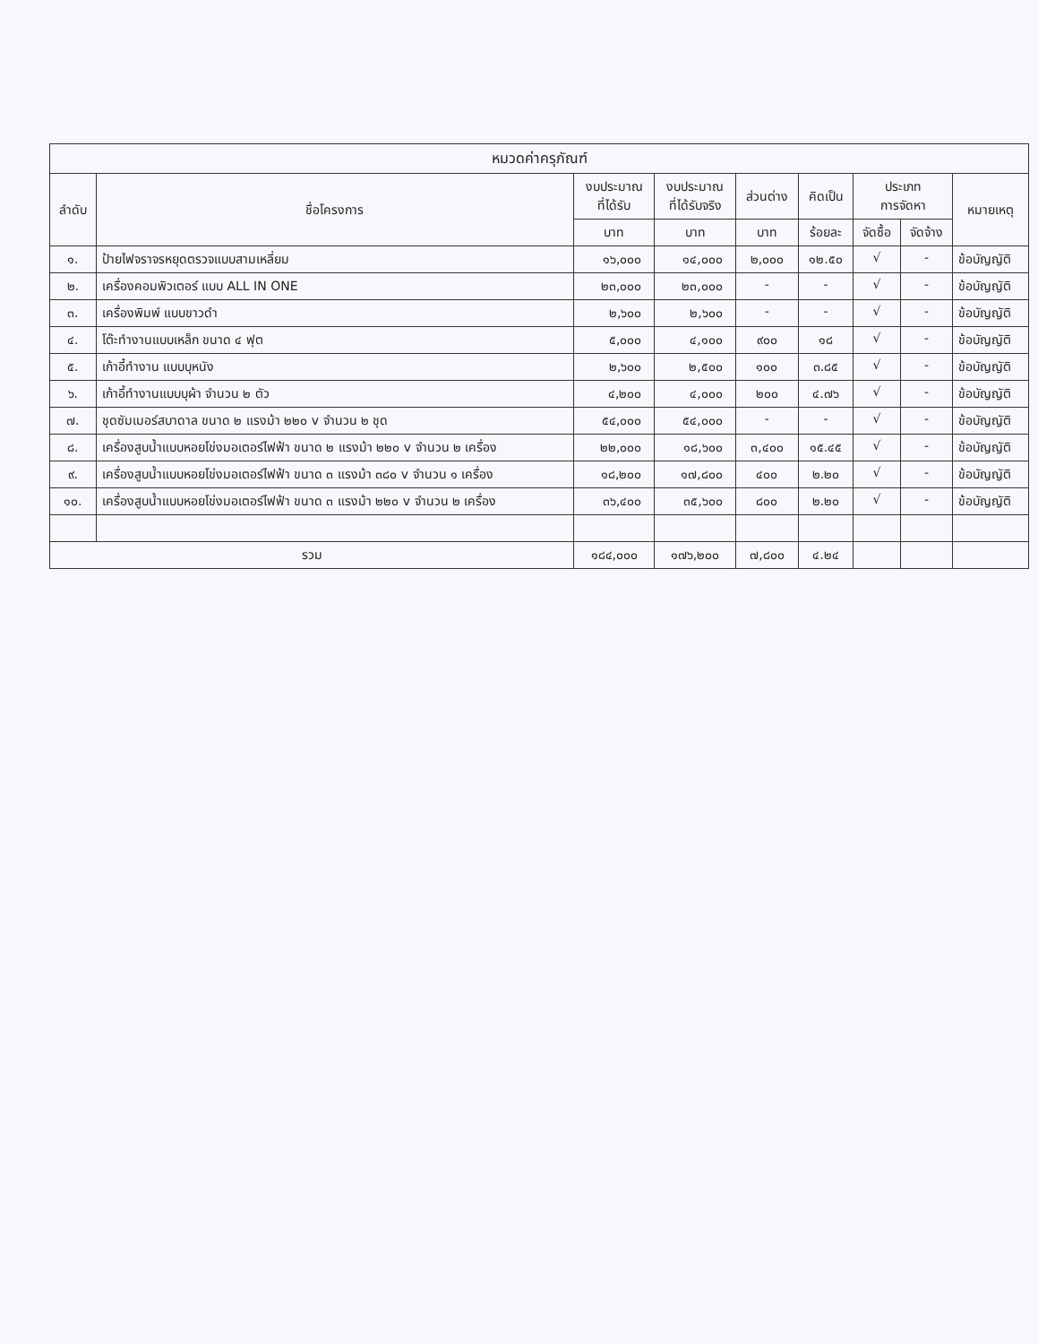| หมวดค่าครุภัณฑ์ | | | | | | | | |
| --- | --- | --- | --- | --- | --- | --- | --- | --- |
| ลำดับ | ชื่อโครงการ | งบประมาณ ที่ได้รับ | งบประมาณ ที่ได้รับจริง | ส่วนต่าง | คิดเป็น | ประเภท การจัดหา | | หมายเหตุ |
| | | บาท | บาท | บาท | ร้อยละ | จัดซื้อ | จัดจ้าง | |
| ๑. | ป้ายไฟจราจรหยุดตรวจแบบสามเหลี่ยม | ๑๖,๐๐๐ | ๑๔,๐๐๐ | ๒,๐๐๐ | ๑๒.๕๐ | √ | - | ข้อบัญญัติ |
| ๒. | เครื่องคอมพิวเตอร์ แบบ ALL IN ONE | ๒๓,๐๐๐ | ๒๓,๐๐๐ | - | - | √ | - | ข้อบัญญัติ |
| ๓. | เครื่องพิมพ์ แบบขาวดำ | ๒,๖๐๐ | ๒,๖๐๐ | - | - | √ | - | ข้อบัญญัติ |
| ๔. | โต๊ะทำงานแบบเหล็ก ขนาด ๔ ฟุต | ๕,๐๐๐ | ๔,๑๐๐ | ๙๐๐ | ๑๘ | √ | - | ข้อบัญญัติ |
| ๕. | เก้าอี้ทำงาน แบบบุหนัง | ๒,๖๐๐ | ๒,๕๐๐ | ๑๐๐ | ๓.๘๕ | √ | - | ข้อบัญญัติ |
| ๖. | เก้าอี้ทำงานแบบบุผ้า จำนวน ๒ ตัว | ๔,๒๐๐ | ๔,๐๐๐ | ๒๐๐ | ๔.๗๖ | √ | - | ข้อบัญญัติ |
| ๗. | ชุดซัมเมอร์สบาดาล ขนาด ๒ แรงม้า ๒๒๐ v จำนวน ๒ ชุด | ๕๔,๐๐๐ | ๕๔,๐๐๐ | - | - | √ | - | ข้อบัญญัติ |
| ๘. | เครื่องสูบน้ำแบบหอยโข่งมอเตอร์ไฟฟ้า ขนาด ๒ แรงม้า ๒๒๐ v จำนวน ๒ เครื่อง | ๒๒,๐๐๐ | ๑๘,๖๐๐ | ๓,๔๐๐ | ๑๕.๔๕ | √ | - | ข้อบัญญัติ |
| ๙. | เครื่องสูบน้ำแบบหอยโข่งมอเตอร์ไฟฟ้า ขนาด ๓ แรงม้า ๓๘๐ v จำนวน ๑ เครื่อง | ๑๘,๒๐๐ | ๑๗,๘๐๐ | ๔๐๐ | ๒.๒๐ | √ | - | ข้อบัญญัติ |
| ๑๐. | เครื่องสูบน้ำแบบหอยโข่งมอเตอร์ไฟฟ้า ขนาด ๓ แรงม้า ๒๒๐ v จำนวน ๒ เครื่อง | ๓๖,๔๐๐ | ๓๕,๖๐๐ | ๘๐๐ | ๒.๒๐ | √ | - | ข้อบัญญัติ |
| รวม | | ๑๘๔,๐๐๐ | ๑๗๖,๒๐๐ | ๗,๘๐๐ | ๔.๒๔ | | | |